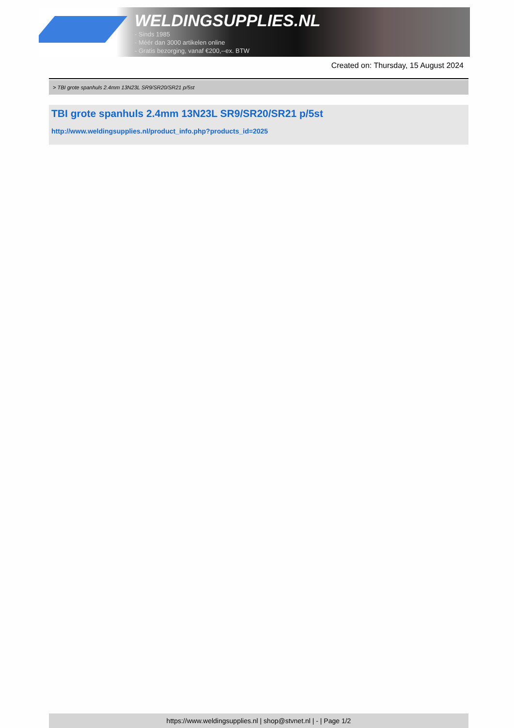WELDINGSUPPLIES.NL
- Sinds 1985
- Méér dan 3000 artikelen online
- Gratis bezorging, vanaf €200,--ex. BTW
Created on: Thursday, 15 August 2024
> TBI grote spanhuls 2.4mm 13N23L SR9/SR20/SR21 p/5st
TBI grote spanhuls 2.4mm 13N23L SR9/SR20/SR21 p/5st
http://www.weldingsupplies.nl/product_info.php?products_id=2025
https://www.weldingsupplies.nl | shop@stvnet.nl | - | Page 1/2